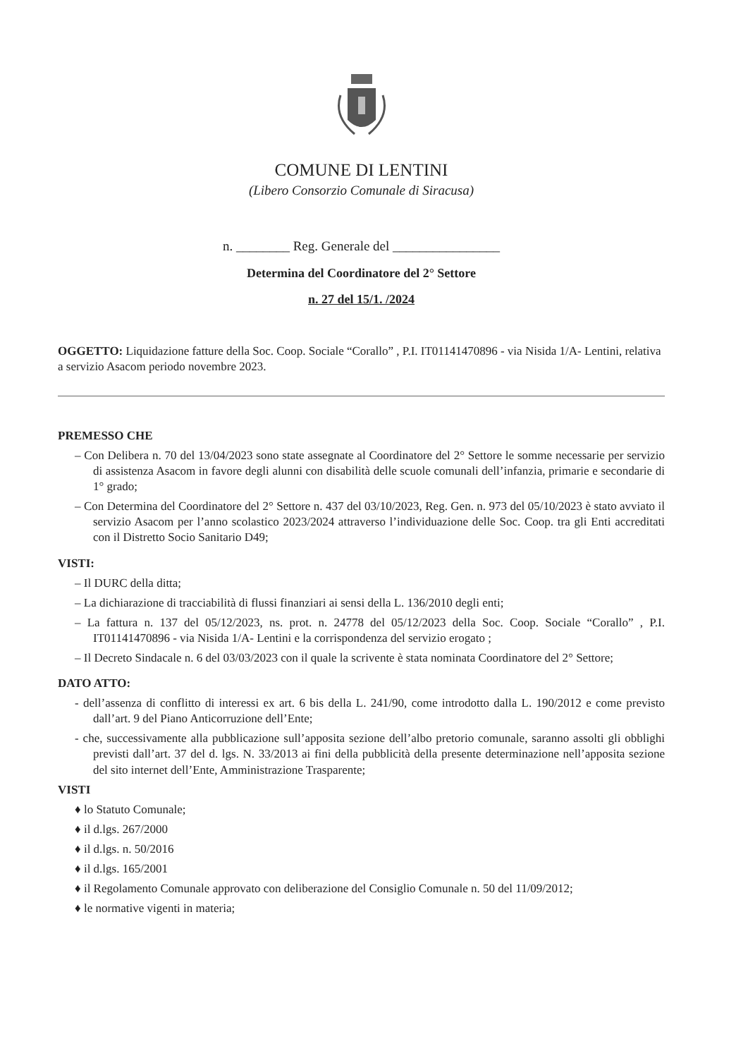COMUNE DI LENTINI
(Libero Consorzio Comunale di Siracusa)
n. ________ Reg. Generale del ________________
Determina del Coordinatore del 2° Settore
n. 27 del 15/1. /2024
OGGETTO: Liquidazione fatture della Soc. Coop. Sociale “Corallo” , P.I. IT01141470896 - via Nisida 1/A- Lentini, relativa a servizio Asacom periodo novembre 2023.
PREMESSO CHE
– Con Delibera n. 70 del 13/04/2023 sono state assegnate al Coordinatore del 2° Settore le somme necessarie per servizio di assistenza Asacom in favore degli alunni con disabilità delle scuole comunali dell’infanzia, primarie e secondarie di 1° grado;
– Con Determina del Coordinatore del 2° Settore n. 437 del 03/10/2023, Reg. Gen. n. 973 del 05/10/2023 è stato avviato il servizio Asacom per l’anno scolastico 2023/2024 attraverso l’individuazione delle Soc. Coop. tra gli Enti accreditati con il Distretto Socio Sanitario D49;
VISTI:
– Il DURC della ditta;
– La dichiarazione di tracciabilità di flussi finanziari ai sensi della L. 136/2010 degli enti;
– La fattura n. 137 del 05/12/2023, ns. prot. n. 24778 del 05/12/2023 della Soc. Coop. Sociale “Corallo” , P.I. IT01141470896 - via Nisida 1/A- Lentini e la corrispondenza del servizio erogato ;
– Il Decreto Sindacale n. 6 del 03/03/2023 con il quale la scrivente è stata nominata Coordinatore del 2° Settore;
DATO ATTO:
- dell’assenza di conflitto di interessi ex art. 6 bis della L. 241/90, come introdotto dalla L. 190/2012 e come previsto dall’art. 9 del Piano Anticorruzione dell’Ente;
- che, successivamente alla pubblicazione sull’apposita sezione dell’albo pretorio comunale, saranno assolti gli obblighi previsti dall’art. 37 del d. lgs. N. 33/2013 ai fini della pubblicità della presente determinazione nell’apposita sezione del sito internet dell’Ente, Amministrazione Trasparente;
VISTI
♦ lo Statuto Comunale;
♦ il d.lgs. 267/2000
♦ il d.lgs. n. 50/2016
♦ il d.lgs. 165/2001
♦ il Regolamento Comunale approvato con deliberazione del Consiglio Comunale n. 50 del 11/09/2012;
♦ le normative vigenti in materia;